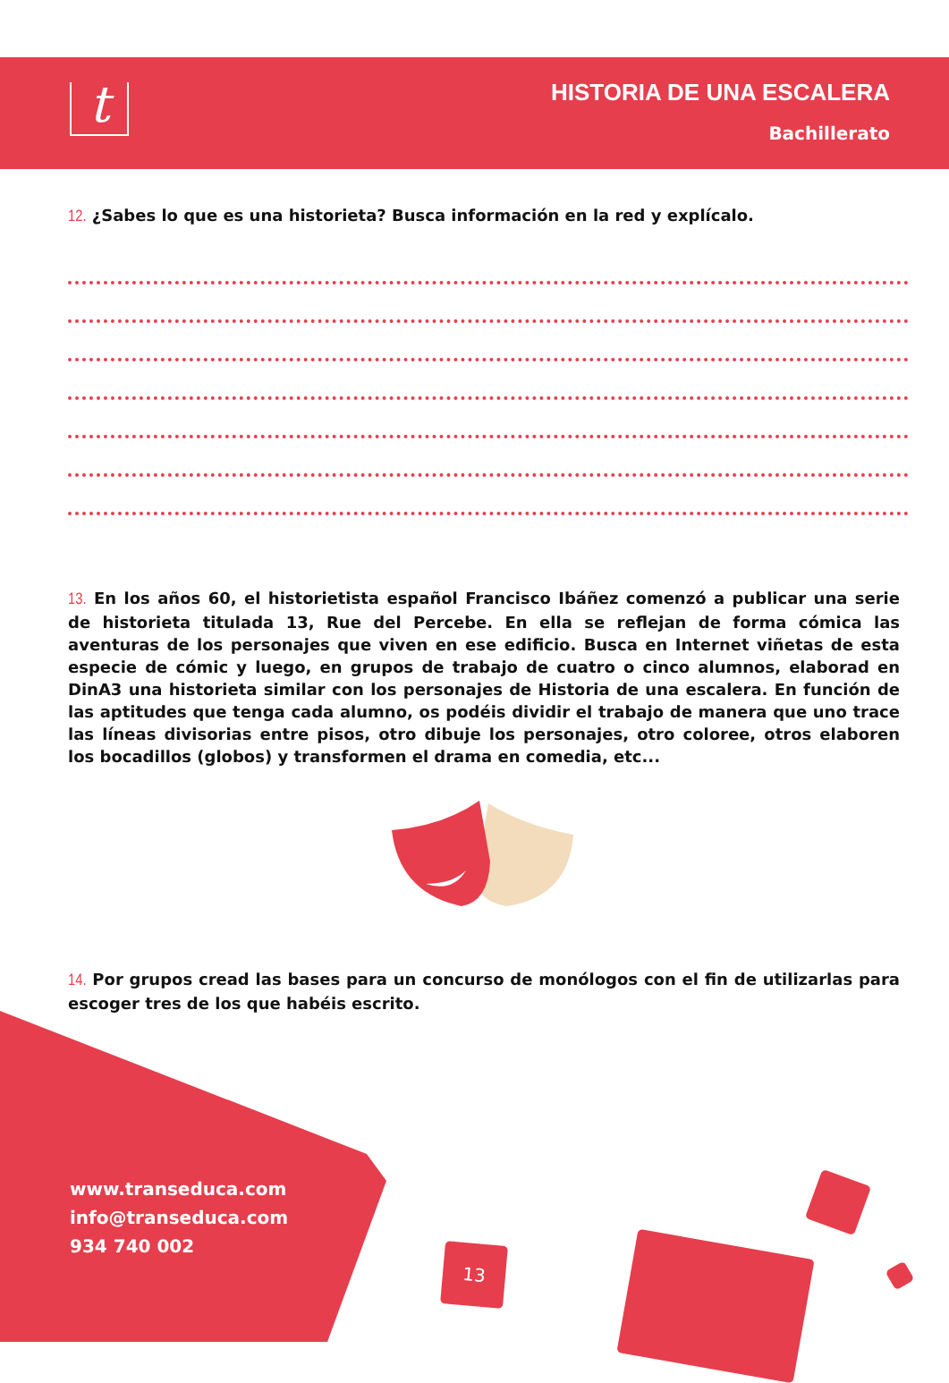t
HISTORIA DE UNA ESCALERA
Bachillerato
12. ¿Sabes lo que es una historieta? Busca información en la red y explícalo.
13. En los años 60, el historietista español Francisco Ibáñez comenzó a publicar una serie de historieta titulada 13, Rue del Percebe. En ella se reflejan de forma cómica las aventuras de los personajes que viven en ese edificio. Busca en Internet viñetas de esta especie de cómic y luego, en grupos de trabajo de cuatro o cinco alumnos, elaborad en DinA3 una historieta similar con los personajes de Historia de una escalera. En función de las aptitudes que tenga cada alumno, os podéis dividir el trabajo de manera que uno trace las líneas divisorias entre pisos, otro dibuje los personajes, otro coloree, otros elaboren los bocadillos (globos) y transformen el drama en comedia, etc...
14. Por grupos cread las bases para un concurso de monólogos con el fin de utilizarlas para escoger tres de los que habéis escrito.
www.transeduca.com
info@transeduca.com
934 740 002
13